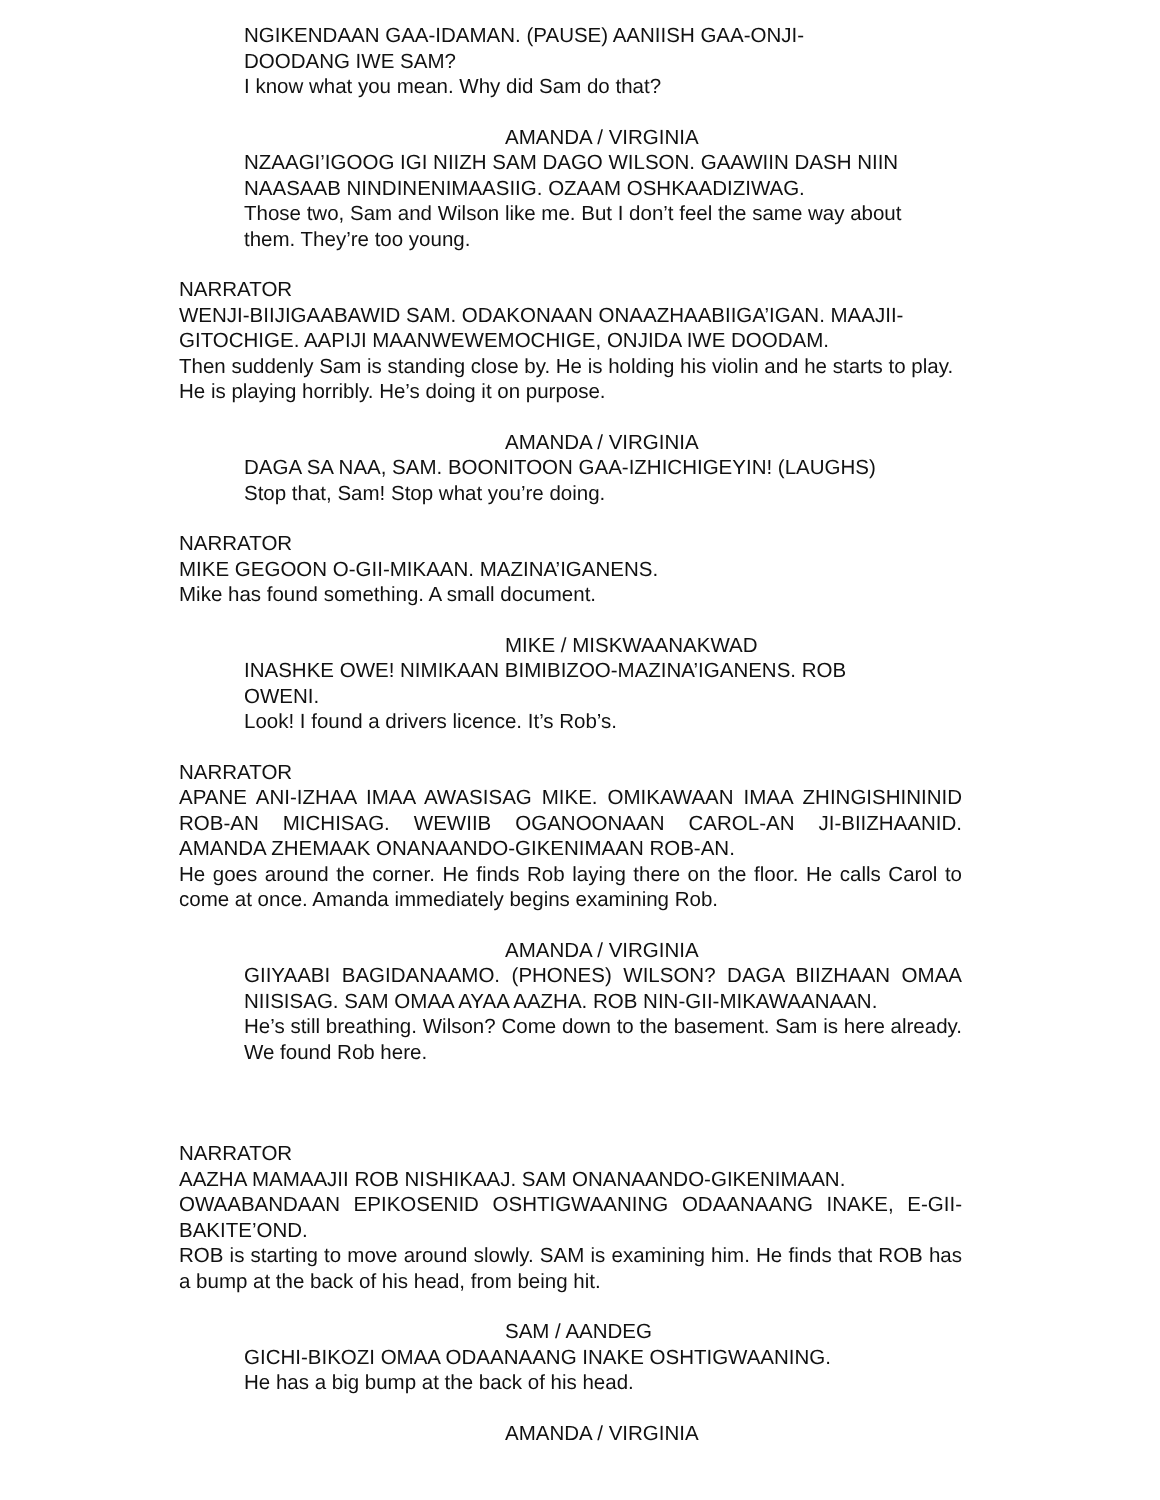NGIKENDAAN GAA-IDAMAN. (PAUSE) AANIISH GAA-ONJI-DOODANG IWE SAM?
I know what you mean. Why did Sam do that?
AMANDA / VIRGINIA
NZAAGI’IGOOG IGI NIIZH SAM DAGO WILSON. GAAWIIN DASH NIIN NAASAAB NINDINENIMAASIIG. OZAAM OSHKAADIZIWAG.
Those two, Sam and Wilson like me. But I don’t feel the same way about them. They’re too young.
NARRATOR
WENJI-BIIJIGAABAWID SAM. ODAKONAAN ONAAZHAABIIGA’IGAN. MAAJII-GITOCHIGE. AAPIJI MAANWEWEMOCHIGE, ONJIDA IWE DOODAM.
Then suddenly Sam is standing close by. He is holding his violin and he starts to play. He is playing horribly. He’s doing it on purpose.
AMANDA / VIRGINIA
DAGA SA NAA, SAM. BOONITOON GAA-IZHICHIGEYIN! (LAUGHS)
Stop that, Sam! Stop what you’re doing.
NARRATOR
MIKE GEGOON O-GII-MIKAAN. MAZINA’IGANENS.
Mike has found something. A small document.
MIKE / MISKWAANAKWAD
INASHKE OWE! NIMIKAAN BIMIBIZOO-MAZINA’IGANENS. ROB OWENI.
Look! I found a drivers licence. It’s Rob’s.
NARRATOR
APANE ANI-IZHAA IMAA AWASISAG MIKE. OMIKAWAAN IMAA ZHINGISHININID ROB-AN MICHISAG. WEWIIB OGANOONAAN CAROL-AN JI-BIIZHAANID. AMANDA ZHEMAAK ONANAANDO-GIKENIMAAN ROB-AN.
He goes around the corner. He finds Rob laying there on the floor. He calls Carol to come at once. Amanda immediately begins examining Rob.
AMANDA / VIRGINIA
GIIYAABI BAGIDANAAMO. (PHONES) WILSON? DAGA BIIZHAAN OMAA NIISISAG. SAM OMAA AYAA AAZHA. ROB NIN-GII-MIKAWAANAAN.
He’s still breathing. Wilson? Come down to the basement. Sam is here already. We found Rob here.
NARRATOR
AAZHA MAMAAJII ROB NISHIKAAJ. SAM ONANAANDO-GIKENIMAAN.
OWAABANDAAN EPIKOSENID OSHTIGWAANING ODAANAANG INAKE, E-GII-BAKITE’OND.
ROB is starting to move around slowly. SAM is examining him. He finds that ROB has a bump at the back of his head, from being hit.
SAM / AANDEG
GICHI-BIKOZI OMAA ODAANAANG INAKE OSHTIGWAANING.
He has a big bump at the back of his head.
AMANDA / VIRGINIA